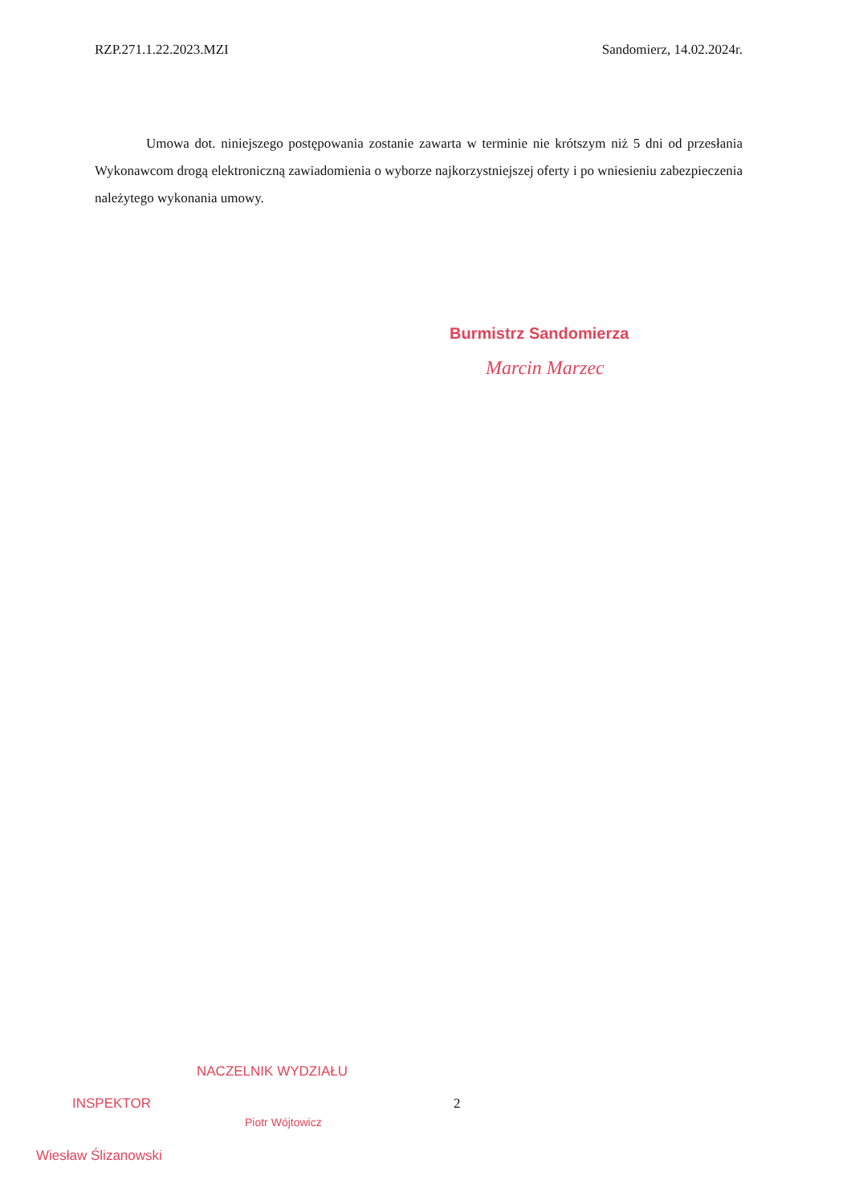RZP.271.1.22.2023.MZI Sandomierz, 14.02.2024r.
Umowa dot. niniejszego postępowania zostanie zawarta w terminie nie krótszym niż 5 dni od przesłania Wykonawcom drogą elektroniczną zawiadomienia o wyborze najkorzystniejszej oferty i po wniesieniu zabezpieczenia należytego wykonania umowy.
Burmistrz Sandomierza
Marcin Marzec
INSPEKTOR
Wiesław Ślizanowski
NACZELNIK WYDZIAŁU
Piotr Wójtowicz
2